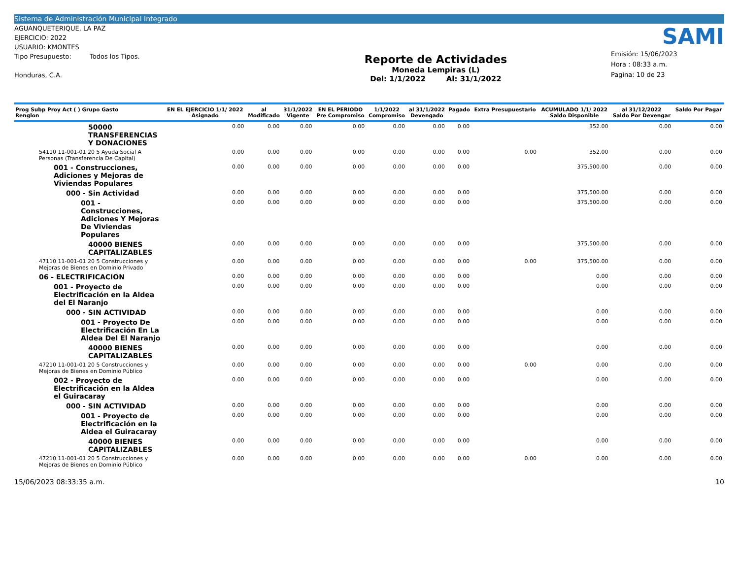Sistema de Administración Municipal Integrado
AGUANQUETERIQUE, LA PAZ
EJERCICIO: 2022
USUARIO: KMONTES
Tipo Presupuesto: Todos los Tipos.
Honduras, C.A.
Reporte de Actividades
Moneda Lempiras (L)
Del: 1/1/2022 Al: 31/1/2022
SAMI
Emisión: 15/06/2023
Hora : 08:33 a.m.
Pagina: 10 de 23
| Prog Subp Proy Act ( ) Grupo Gasto Renglon | EN EL EJERCICIO 1/1/ 2022 Asignado | al Modificado | 31/1/2022 Vigente | EN EL PERIODO Pre Compromiso | 1/1/2022 Compromiso | al 31/1/2022 Devengado | Pagado | Extra Presupuestario | ACUMULADO 1/1/ 2022 Saldo Disponible | al 31/12/2022 Saldo Por Devengar | Saldo Por Pagar |
| --- | --- | --- | --- | --- | --- | --- | --- | --- | --- | --- | --- |
| 50000 TRANSFERENCIAS Y DONACIONES | 0.00 | 0.00 | 0.00 | 0.00 | 0.00 | 0.00 | 0.00 | | 352.00 | 0.00 | 0.00 |
| 54110 11-001-01 20 5 Ayuda Social A Personas (Transferencia De Capital) | 0.00 | 0.00 | 0.00 | 0.00 | 0.00 | 0.00 | 0.00 | 0.00 | 352.00 | 0.00 | 0.00 |
| 001 - Construcciones, Adiciones y Mejoras de Viviendas Populares | 0.00 | 0.00 | 0.00 | 0.00 | 0.00 | 0.00 | 0.00 | | 375,500.00 | 0.00 | 0.00 |
| 000 - Sin Actividad | 0.00 | 0.00 | 0.00 | 0.00 | 0.00 | 0.00 | 0.00 | | 375,500.00 | 0.00 | 0.00 |
| 001 - Construcciones, Adiciones Y Mejoras De Viviendas Populares | 0.00 | 0.00 | 0.00 | 0.00 | 0.00 | 0.00 | 0.00 | | 375,500.00 | 0.00 | 0.00 |
| 40000 BIENES CAPITALIZABLES | 0.00 | 0.00 | 0.00 | 0.00 | 0.00 | 0.00 | 0.00 | | 375,500.00 | 0.00 | 0.00 |
| 47110 11-001-01 20 5 Construcciones y Mejoras de Bienes en Dominio Privado | 0.00 | 0.00 | 0.00 | 0.00 | 0.00 | 0.00 | 0.00 | 0.00 | 375,500.00 | 0.00 | 0.00 |
| 06 - ELECTRIFICACION | 0.00 | 0.00 | 0.00 | 0.00 | 0.00 | 0.00 | 0.00 | | 0.00 | 0.00 | 0.00 |
| 001 - Proyecto de Electrificación en la Aldea del El Naranjo | 0.00 | 0.00 | 0.00 | 0.00 | 0.00 | 0.00 | 0.00 | | 0.00 | 0.00 | 0.00 |
| 000 - SIN ACTIVIDAD | 0.00 | 0.00 | 0.00 | 0.00 | 0.00 | 0.00 | 0.00 | | 0.00 | 0.00 | 0.00 |
| 001 - Proyecto De Electrificación En La Aldea Del El Naranjo | 0.00 | 0.00 | 0.00 | 0.00 | 0.00 | 0.00 | 0.00 | | 0.00 | 0.00 | 0.00 |
| 40000 BIENES CAPITALIZABLES | 0.00 | 0.00 | 0.00 | 0.00 | 0.00 | 0.00 | 0.00 | | 0.00 | 0.00 | 0.00 |
| 47210 11-001-01 20 5 Construcciones y Mejoras de Bienes en Dominio Público | 0.00 | 0.00 | 0.00 | 0.00 | 0.00 | 0.00 | 0.00 | 0.00 | 0.00 | 0.00 | 0.00 |
| 002 - Proyecto de Electrificación en la Aldea el Guiracaray | 0.00 | 0.00 | 0.00 | 0.00 | 0.00 | 0.00 | 0.00 | | 0.00 | 0.00 | 0.00 |
| 000 - SIN ACTIVIDAD | 0.00 | 0.00 | 0.00 | 0.00 | 0.00 | 0.00 | 0.00 | | 0.00 | 0.00 | 0.00 |
| 001 - Proyecto de Electrificación en la Aldea el Guiracaray | 0.00 | 0.00 | 0.00 | 0.00 | 0.00 | 0.00 | 0.00 | | 0.00 | 0.00 | 0.00 |
| 40000 BIENES CAPITALIZABLES | 0.00 | 0.00 | 0.00 | 0.00 | 0.00 | 0.00 | 0.00 | | 0.00 | 0.00 | 0.00 |
| 47210 11-001-01 20 5 Construcciones y Mejoras de Bienes en Dominio Público | 0.00 | 0.00 | 0.00 | 0.00 | 0.00 | 0.00 | 0.00 | 0.00 | 0.00 | 0.00 | 0.00 |
15/06/2023 08:33:35 a.m. 10